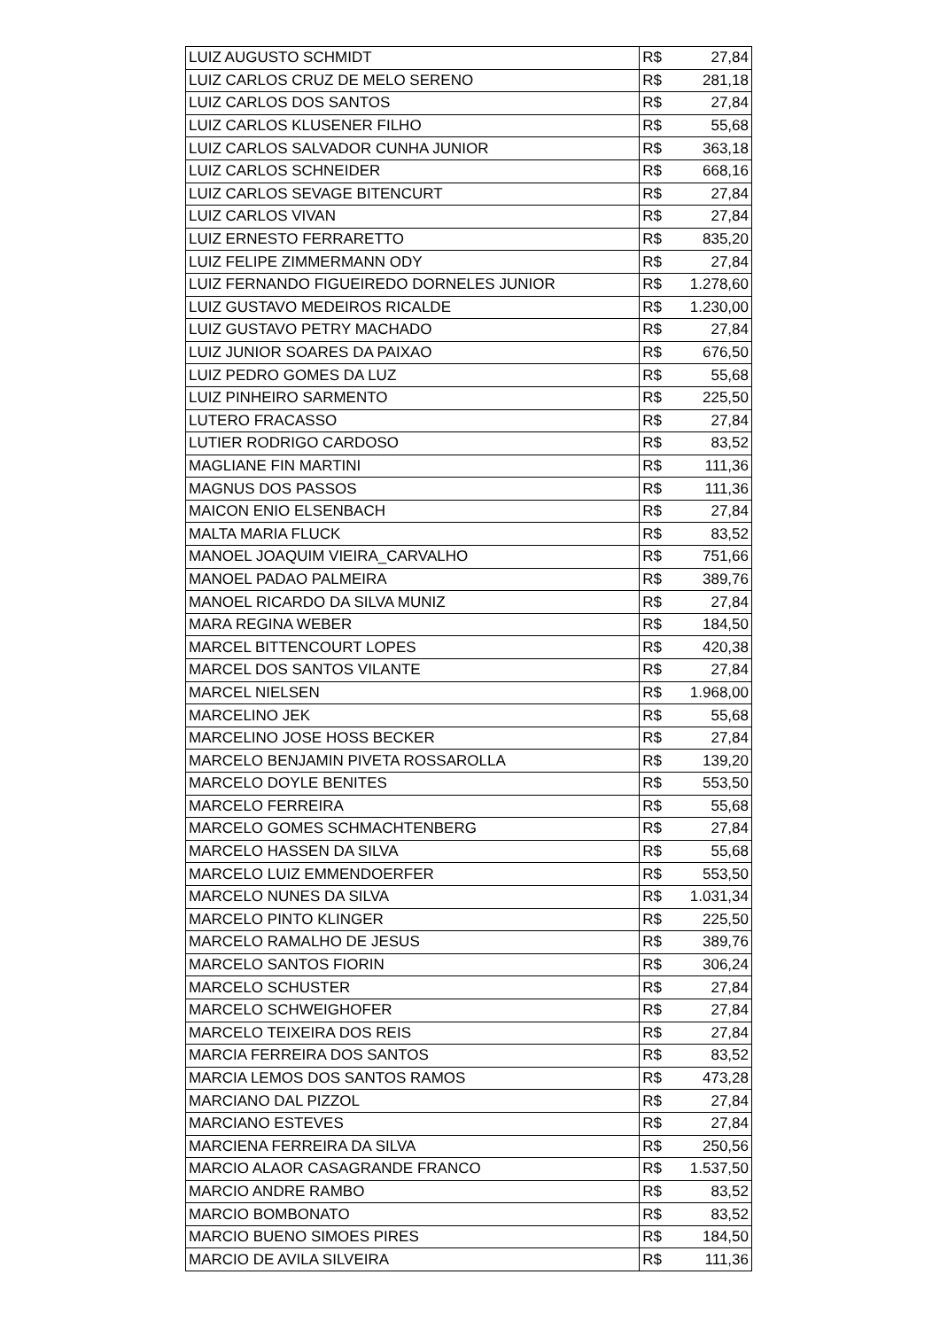| LUIZ AUGUSTO SCHMIDT | R$ | 27,84 |
| LUIZ CARLOS CRUZ DE MELO SERENO | R$ | 281,18 |
| LUIZ CARLOS DOS SANTOS | R$ | 27,84 |
| LUIZ CARLOS KLUSENER FILHO | R$ | 55,68 |
| LUIZ CARLOS SALVADOR CUNHA JUNIOR | R$ | 363,18 |
| LUIZ CARLOS SCHNEIDER | R$ | 668,16 |
| LUIZ CARLOS SEVAGE BITENCURT | R$ | 27,84 |
| LUIZ CARLOS VIVAN | R$ | 27,84 |
| LUIZ ERNESTO FERRARETTO | R$ | 835,20 |
| LUIZ FELIPE ZIMMERMANN ODY | R$ | 27,84 |
| LUIZ FERNANDO FIGUEIREDO DORNELES JUNIOR | R$ | 1.278,60 |
| LUIZ GUSTAVO MEDEIROS RICALDE | R$ | 1.230,00 |
| LUIZ GUSTAVO PETRY MACHADO | R$ | 27,84 |
| LUIZ JUNIOR SOARES DA PAIXAO | R$ | 676,50 |
| LUIZ PEDRO GOMES DA LUZ | R$ | 55,68 |
| LUIZ PINHEIRO SARMENTO | R$ | 225,50 |
| LUTERO FRACASSO | R$ | 27,84 |
| LUTIER RODRIGO CARDOSO | R$ | 83,52 |
| MAGLIANE FIN MARTINI | R$ | 111,36 |
| MAGNUS DOS PASSOS | R$ | 111,36 |
| MAICON ENIO ELSENBACH | R$ | 27,84 |
| MALTA MARIA FLUCK | R$ | 83,52 |
| MANOEL JOAQUIM VIEIRA_CARVALHO | R$ | 751,66 |
| MANOEL PADAO PALMEIRA | R$ | 389,76 |
| MANOEL RICARDO DA SILVA MUNIZ | R$ | 27,84 |
| MARA REGINA WEBER | R$ | 184,50 |
| MARCEL BITTENCOURT LOPES | R$ | 420,38 |
| MARCEL DOS SANTOS VILANTE | R$ | 27,84 |
| MARCEL NIELSEN | R$ | 1.968,00 |
| MARCELINO JEK | R$ | 55,68 |
| MARCELINO JOSE HOSS BECKER | R$ | 27,84 |
| MARCELO BENJAMIN PIVETA ROSSAROLLA | R$ | 139,20 |
| MARCELO DOYLE BENITES | R$ | 553,50 |
| MARCELO FERREIRA | R$ | 55,68 |
| MARCELO GOMES SCHMACHTENBERG | R$ | 27,84 |
| MARCELO HASSEN DA SILVA | R$ | 55,68 |
| MARCELO LUIZ EMMENDOERFER | R$ | 553,50 |
| MARCELO NUNES DA SILVA | R$ | 1.031,34 |
| MARCELO PINTO KLINGER | R$ | 225,50 |
| MARCELO RAMALHO DE JESUS | R$ | 389,76 |
| MARCELO SANTOS FIORIN | R$ | 306,24 |
| MARCELO SCHUSTER | R$ | 27,84 |
| MARCELO SCHWEIGHOFER | R$ | 27,84 |
| MARCELO TEIXEIRA DOS REIS | R$ | 27,84 |
| MARCIA FERREIRA DOS SANTOS | R$ | 83,52 |
| MARCIA LEMOS DOS SANTOS RAMOS | R$ | 473,28 |
| MARCIANO DAL PIZZOL | R$ | 27,84 |
| MARCIANO ESTEVES | R$ | 27,84 |
| MARCIENA FERREIRA DA SILVA | R$ | 250,56 |
| MARCIO ALAOR CASAGRANDE FRANCO | R$ | 1.537,50 |
| MARCIO ANDRE RAMBO | R$ | 83,52 |
| MARCIO BOMBONATO | R$ | 83,52 |
| MARCIO BUENO SIMOES PIRES | R$ | 184,50 |
| MARCIO DE AVILA SILVEIRA | R$ | 111,36 |